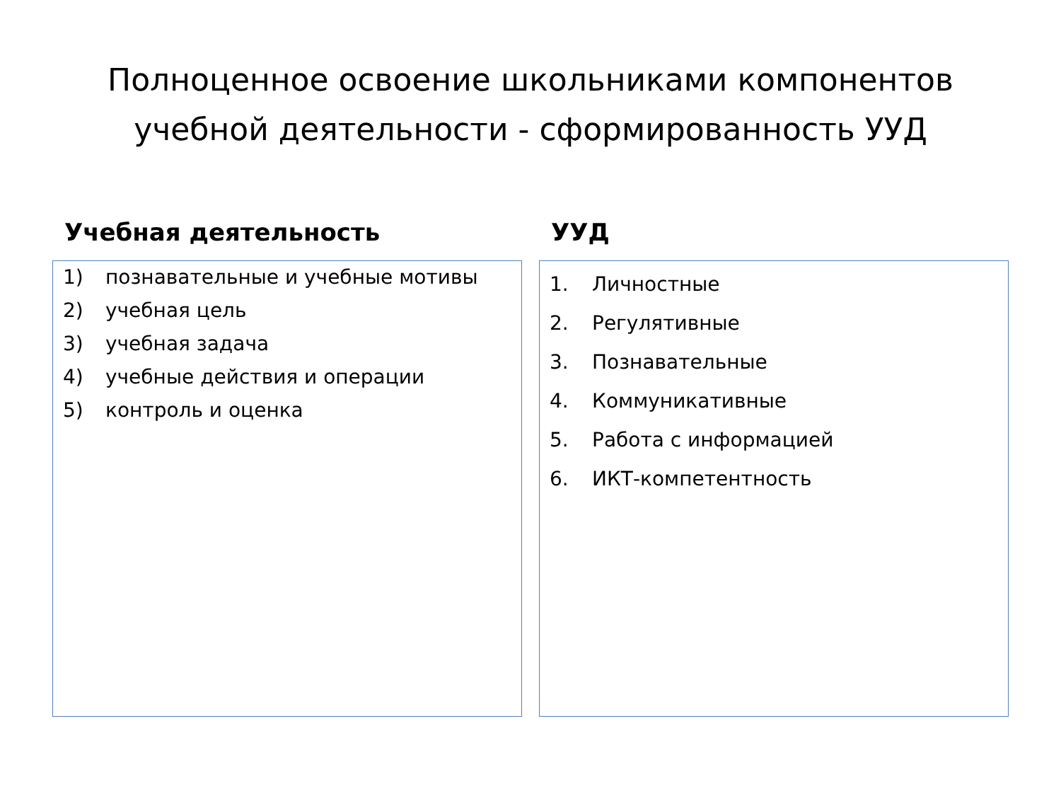Полноценное освоение школьниками компонентов
учебной деятельности - сформированность УУД
Учебная деятельность
1) познавательные и учебные мотивы
2) учебная цель
3) учебная задача
4) учебные действия и операции
5) контроль и оценка
УУД
1. Личностные
2. Регулятивные
3. Познавательные
4. Коммуникативные
5. Работа с информацией
6. ИКТ-компетентность